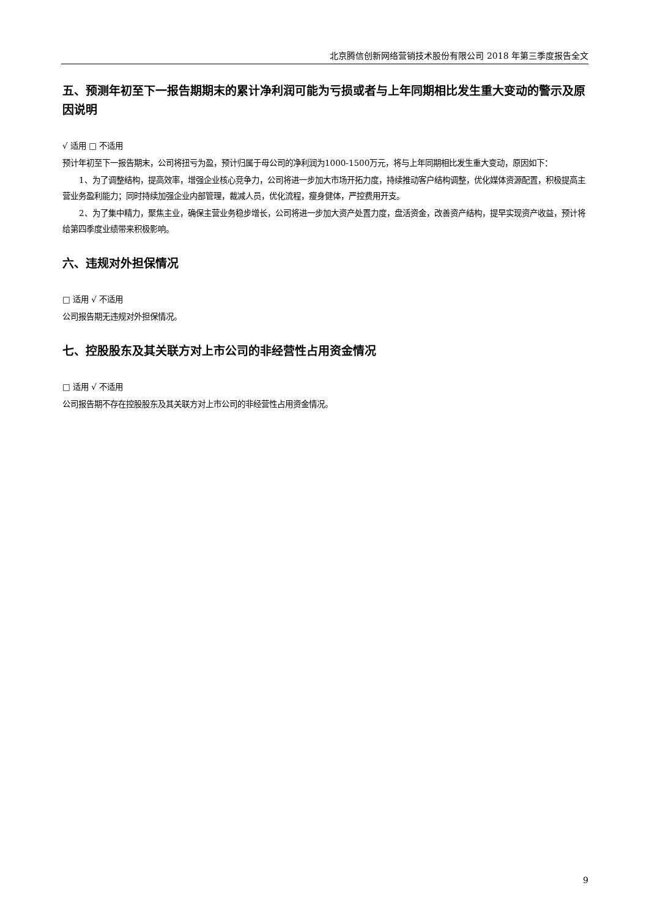北京腾信创新网络营销技术股份有限公司 2018 年第三季度报告全文
五、预测年初至下一报告期期末的累计净利润可能为亏损或者与上年同期相比发生重大变动的警示及原因说明
√ 适用 □ 不适用
预计年初至下一报告期末，公司将扭亏为盈，预计归属于母公司的净利润为1000-1500万元，将与上年同期相比发生重大变动，原因如下：
1、为了调整结构，提高效率，增强企业核心竞争力，公司将进一步加大市场开拓力度，持续推动客户结构调整，优化媒体资源配置，积极提高主营业务盈利能力；同时持续加强企业内部管理，裁减人员，优化流程，瘦身健体，严控费用开支。
2、为了集中精力，聚焦主业，确保主营业务稳步增长，公司将进一步加大资产处置力度，盘活资金，改善资产结构，提早实现资产收益，预计将给第四季度业绩带来积极影响。
六、违规对外担保情况
□ 适用 √ 不适用
公司报告期无违规对外担保情况。
七、控股股东及其关联方对上市公司的非经营性占用资金情况
□ 适用 √ 不适用
公司报告期不存在控股股东及其关联方对上市公司的非经营性占用资金情况。
9